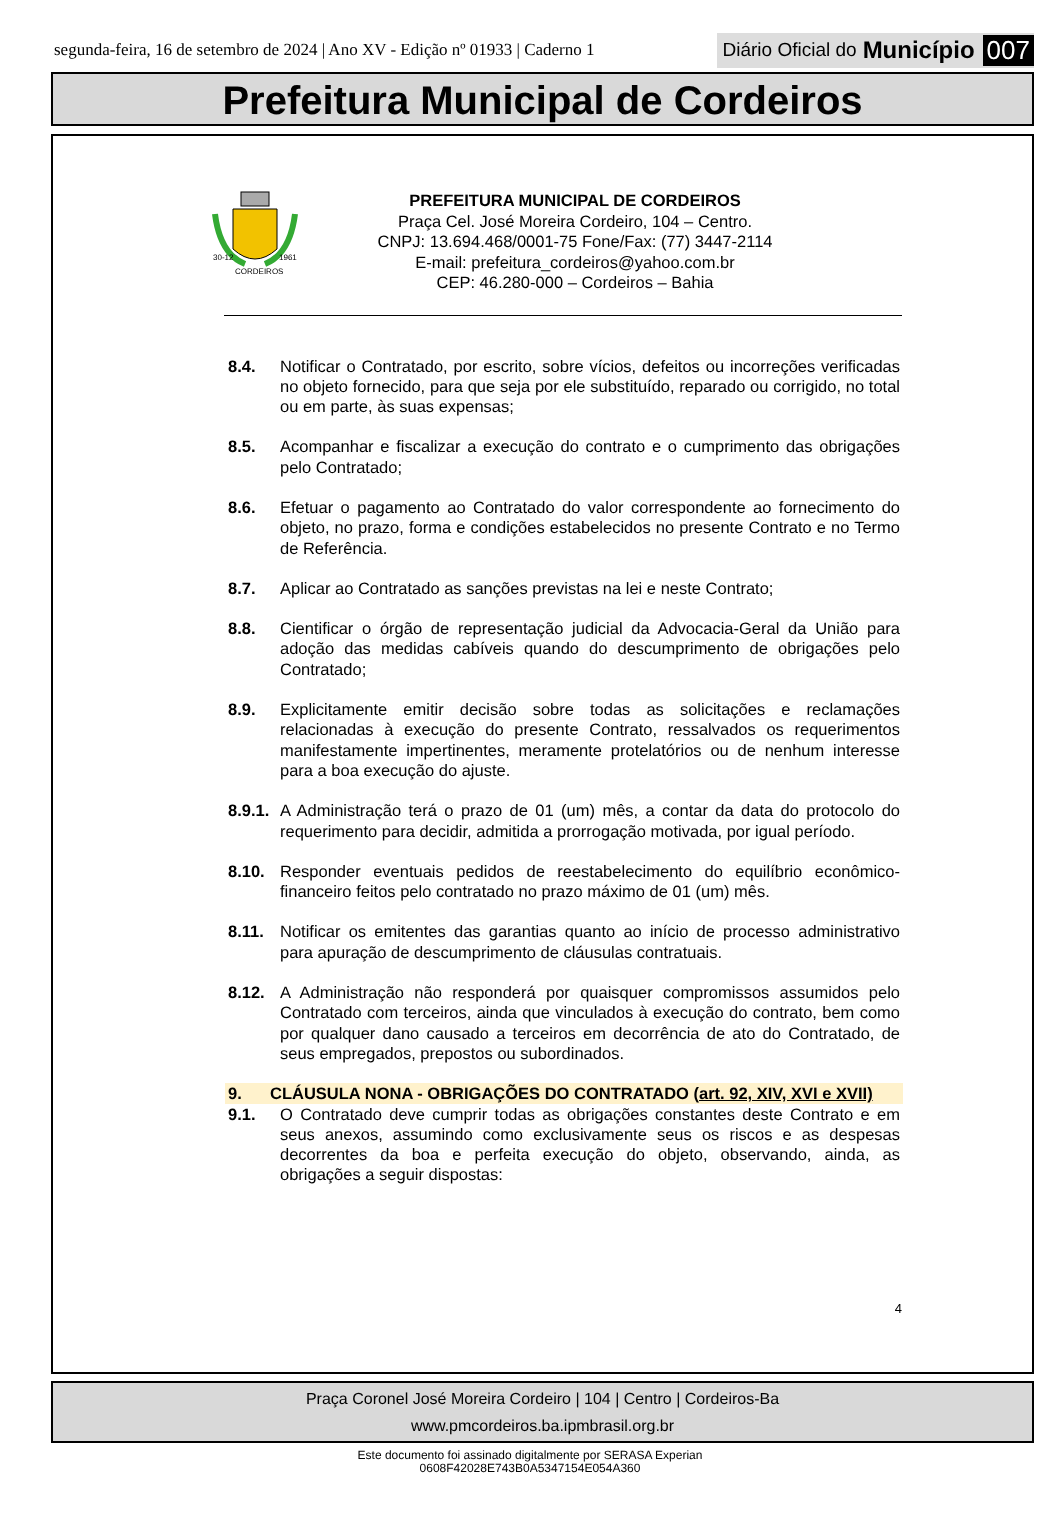segunda-feira, 16 de setembro de 2024 | Ano XV - Edição nº 01933 | Caderno 1
Diário Oficial do Município 007
Prefeitura Municipal de Cordeiros
30-12
1961
CORDEIROS
PREFEITURA MUNICIPAL DE CORDEIROS
Praça Cel. José Moreira Cordeiro, 104 – Centro.
CNPJ: 13.694.468/0001-75 Fone/Fax: (77) 3447-2114
E-mail: prefeitura_cordeiros@yahoo.com.br
CEP: 46.280-000 – Cordeiros – Bahia
8.4. Notificar o Contratado, por escrito, sobre vícios, defeitos ou incorreções verificadas no objeto fornecido, para que seja por ele substituído, reparado ou corrigido, no total ou em parte, às suas expensas;
8.5. Acompanhar e fiscalizar a execução do contrato e o cumprimento das obrigações pelo Contratado;
8.6. Efetuar o pagamento ao Contratado do valor correspondente ao fornecimento do objeto, no prazo, forma e condições estabelecidos no presente Contrato e no Termo de Referência.
8.7. Aplicar ao Contratado as sanções previstas na lei e neste Contrato;
8.8. Cientificar o órgão de representação judicial da Advocacia-Geral da União para adoção das medidas cabíveis quando do descumprimento de obrigações pelo Contratado;
8.9. Explicitamente emitir decisão sobre todas as solicitações e reclamações relacionadas à execução do presente Contrato, ressalvados os requerimentos manifestamente impertinentes, meramente protelatórios ou de nenhum interesse para a boa execução do ajuste.
8.9.1. A Administração terá o prazo de 01 (um) mês, a contar da data do protocolo do requerimento para decidir, admitida a prorrogação motivada, por igual período.
8.10. Responder eventuais pedidos de reestabelecimento do equilíbrio econômico-financeiro feitos pelo contratado no prazo máximo de 01 (um) mês.
8.11. Notificar os emitentes das garantias quanto ao início de processo administrativo para apuração de descumprimento de cláusulas contratuais.
8.12. A Administração não responderá por quaisquer compromissos assumidos pelo Contratado com terceiros, ainda que vinculados à execução do contrato, bem como por qualquer dano causado a terceiros em decorrência de ato do Contratado, de seus empregados, prepostos ou subordinados.
9. CLÁUSULA NONA - OBRIGAÇÕES DO CONTRATADO (art. 92, XIV, XVI e XVII)
9.1. O Contratado deve cumprir todas as obrigações constantes deste Contrato e em seus anexos, assumindo como exclusivamente seus os riscos e as despesas decorrentes da boa e perfeita execução do objeto, observando, ainda, as obrigações a seguir dispostas:
4
Praça Coronel José Moreira Cordeiro | 104 | Centro | Cordeiros-Ba
www.pmcordeiros.ba.ipmbrasil.org.br
Este documento foi assinado digitalmente por SERASA Experian
0608F42028E743B0A5347154E054A360